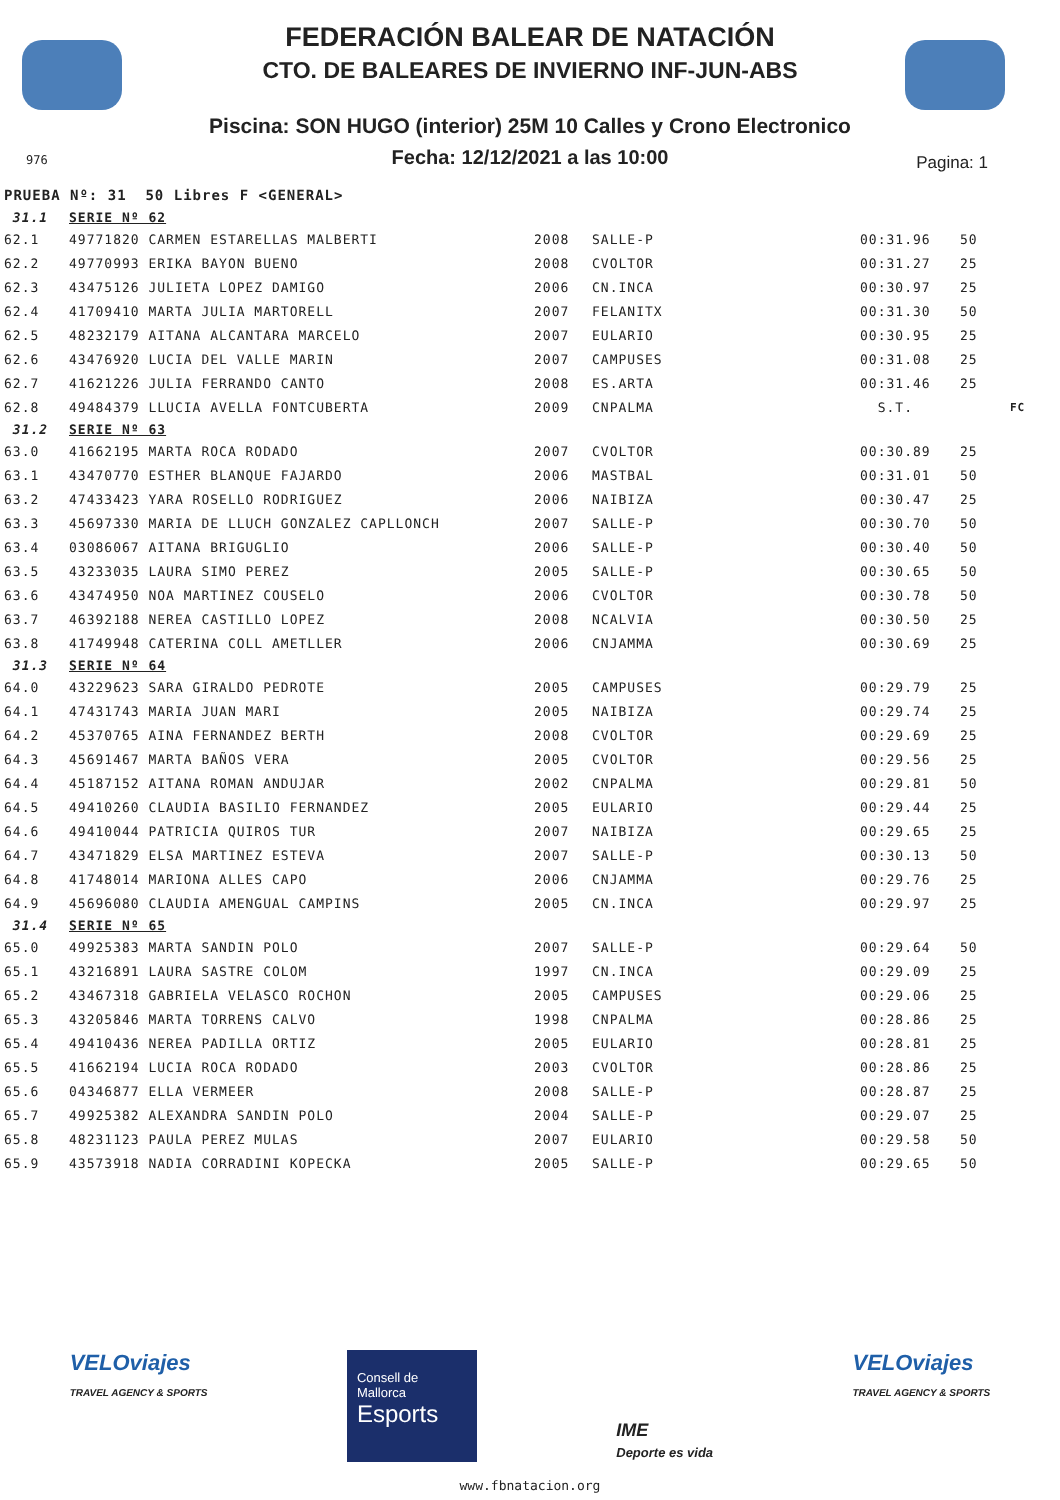FEDERACIÓN BALEAR DE NATACIÓN
CTO. DE BALEARES DE INVIERNO INF-JUN-ABS
Piscina: SON HUGO (interior) 25M 10 Calles y Crono Electronico
Fecha: 12/12/2021 a las 10:00
976 Pagina: 1
| PRUEBA Nº: 31 50 Libres F <GENERAL> | | | | | | |
| 31.1 | SERIE Nº 62 | | | | | |
| 62.1 | 49771820 CARMEN ESTARELLAS MALBERTI | 2008 | SALLE-P | 00:31.96 | 50 | |
| 62.2 | 49770993 ERIKA BAYON BUENO | 2008 | CVOLTOR | 00:31.27 | 25 | |
| 62.3 | 43475126 JULIETA LOPEZ DAMIGO | 2006 | CN.INCA | 00:30.97 | 25 | |
| 62.4 | 41709410 MARTA JULIA MARTORELL | 2007 | FELANITX | 00:31.30 | 50 | |
| 62.5 | 48232179 AITANA ALCANTARA MARCELO | 2007 | EULARIO | 00:30.95 | 25 | |
| 62.6 | 43476920 LUCIA DEL VALLE MARIN | 2007 | CAMPUSES | 00:31.08 | 25 | |
| 62.7 | 41621226 JULIA FERRANDO CANTO | 2008 | ES.ARTA | 00:31.46 | 25 | |
| 62.8 | 49484379 LLUCIA AVELLA FONTCUBERTA | 2009 | CNPALMA | S.T. | | FC |
| 31.2 | SERIE Nº 63 | | | | | |
| 63.0 | 41662195 MARTA ROCA RODADO | 2007 | CVOLTOR | 00:30.89 | 25 | |
| 63.1 | 43470770 ESTHER BLANQUE FAJARDO | 2006 | MASTBAL | 00:31.01 | 50 | |
| 63.2 | 47433423 YARA ROSELLO RODRIGUEZ | 2006 | NAIBIZA | 00:30.47 | 25 | |
| 63.3 | 45697330 MARIA DE LLUCH GONZALEZ CAPLLONCH | 2007 | SALLE-P | 00:30.70 | 50 | |
| 63.4 | 03086067 AITANA BRIGUGLIO | 2006 | SALLE-P | 00:30.40 | 50 | |
| 63.5 | 43233035 LAURA SIMO PEREZ | 2005 | SALLE-P | 00:30.65 | 50 | |
| 63.6 | 43474950 NOA MARTINEZ COUSELO | 2006 | CVOLTOR | 00:30.78 | 50 | |
| 63.7 | 46392188 NEREA CASTILLO LOPEZ | 2008 | NCALVIA | 00:30.50 | 25 | |
| 63.8 | 41749948 CATERINA COLL AMETLLER | 2006 | CNJAMMA | 00:30.69 | 25 | |
| 31.3 | SERIE Nº 64 | | | | | |
| 64.0 | 43229623 SARA GIRALDO PEDROTE | 2005 | CAMPUSES | 00:29.79 | 25 | |
| 64.1 | 47431743 MARIA JUAN MARI | 2005 | NAIBIZA | 00:29.74 | 25 | |
| 64.2 | 45370765 AINA FERNANDEZ BERTH | 2008 | CVOLTOR | 00:29.69 | 25 | |
| 64.3 | 45691467 MARTA BAÑOS VERA | 2005 | CVOLTOR | 00:29.56 | 25 | |
| 64.4 | 45187152 AITANA ROMAN ANDUJAR | 2002 | CNPALMA | 00:29.81 | 50 | |
| 64.5 | 49410260 CLAUDIA BASILIO FERNANDEZ | 2005 | EULARIO | 00:29.44 | 25 | |
| 64.6 | 49410044 PATRICIA QUIROS TUR | 2007 | NAIBIZA | 00:29.65 | 25 | |
| 64.7 | 43471829 ELSA MARTINEZ ESTEVA | 2007 | SALLE-P | 00:30.13 | 50 | |
| 64.8 | 41748014 MARIONA ALLES CAPO | 2006 | CNJAMMA | 00:29.76 | 25 | |
| 64.9 | 45696080 CLAUDIA AMENGUAL CAMPINS | 2005 | CN.INCA | 00:29.97 | 25 | |
| 31.4 | SERIE Nº 65 | | | | | |
| 65.0 | 49925383 MARTA SANDIN POLO | 2007 | SALLE-P | 00:29.64 | 50 | |
| 65.1 | 43216891 LAURA SASTRE COLOM | 1997 | CN.INCA | 00:29.09 | 25 | |
| 65.2 | 43467318 GABRIELA VELASCO ROCHON | 2005 | CAMPUSES | 00:29.06 | 25 | |
| 65.3 | 43205846 MARTA TORRENS CALVO | 1998 | CNPALMA | 00:28.86 | 25 | |
| 65.4 | 49410436 NEREA PADILLA ORTIZ | 2005 | EULARIO | 00:28.81 | 25 | |
| 65.5 | 41662194 LUCIA ROCA RODADO | 2003 | CVOLTOR | 00:28.86 | 25 | |
| 65.6 | 04346877 ELLA VERMEER | 2008 | SALLE-P | 00:28.87 | 25 | |
| 65.7 | 49925382 ALEXANDRA SANDIN POLO | 2004 | SALLE-P | 00:29.07 | 25 | |
| 65.8 | 48231123 PAULA PEREZ MULAS | 2007 | EULARIO | 00:29.58 | 50 | |
| 65.9 | 43573918 NADIA CORRADINI KOPECKA | 2005 | SALLE-P | 00:29.65 | 50 | |
VELOviajes
TRAVEL AGENCY & SPORTS
Consell de Mallorca
Esports
IME
Deporte es vida
VELOviajes
TRAVEL AGENCY & SPORTS
www.fbnatacion.org